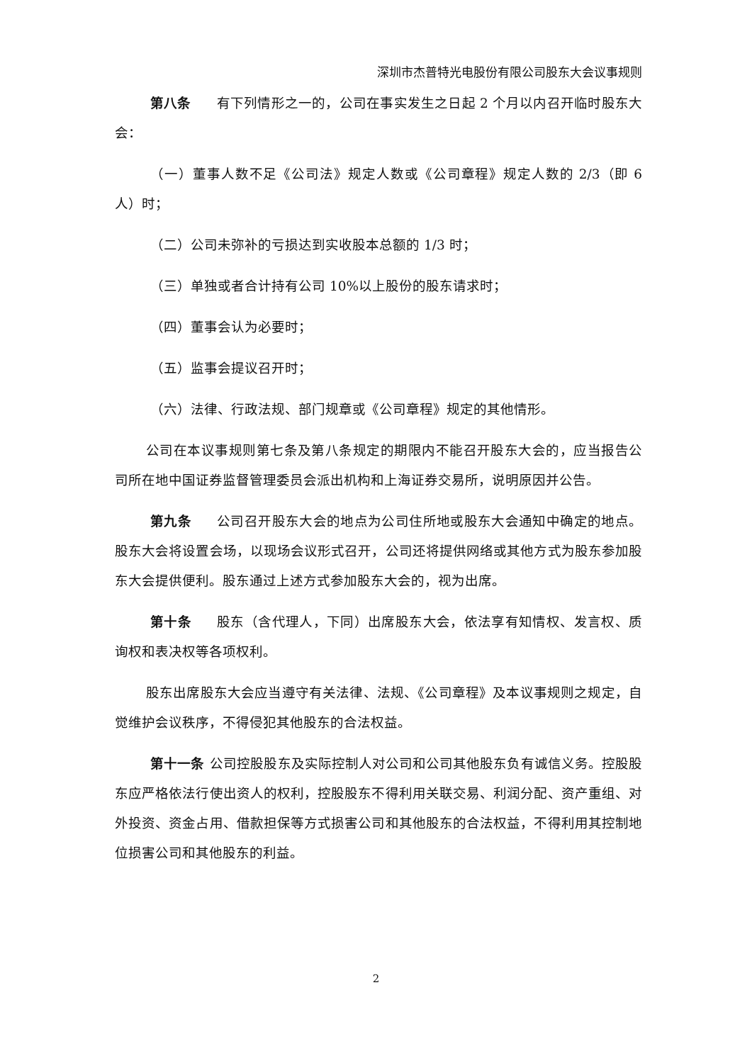深圳市杰普特光电股份有限公司股东大会议事规则
第八条 有下列情形之一的，公司在事实发生之日起 2 个月以内召开临时股东大会：
（一）董事人数不足《公司法》规定人数或《公司章程》规定人数的 2/3（即 6 人）时；
（二）公司未弥补的亏损达到实收股本总额的 1/3 时；
（三）单独或者合计持有公司 10%以上股份的股东请求时；
（四）董事会认为必要时；
（五）监事会提议召开时；
（六）法律、行政法规、部门规章或《公司章程》规定的其他情形。
公司在本议事规则第七条及第八条规定的期限内不能召开股东大会的，应当报告公司所在地中国证券监督管理委员会派出机构和上海证券交易所，说明原因并公告。
第九条 公司召开股东大会的地点为公司住所地或股东大会通知中确定的地点。股东大会将设置会场，以现场会议形式召开，公司还将提供网络或其他方式为股东参加股东大会提供便利。股东通过上述方式参加股东大会的，视为出席。
第十条 股东（含代理人，下同）出席股东大会，依法享有知情权、发言权、质询权和表决权等各项权利。
股东出席股东大会应当遵守有关法律、法规、《公司章程》及本议事规则之规定，自觉维护会议秩序，不得侵犯其他股东的合法权益。
第十一条 公司控股股东及实际控制人对公司和公司其他股东负有诚信义务。控股股东应严格依法行使出资人的权利，控股股东不得利用关联交易、利润分配、资产重组、对外投资、资金占用、借款担保等方式损害公司和其他股东的合法权益，不得利用其控制地位损害公司和其他股东的利益。
2